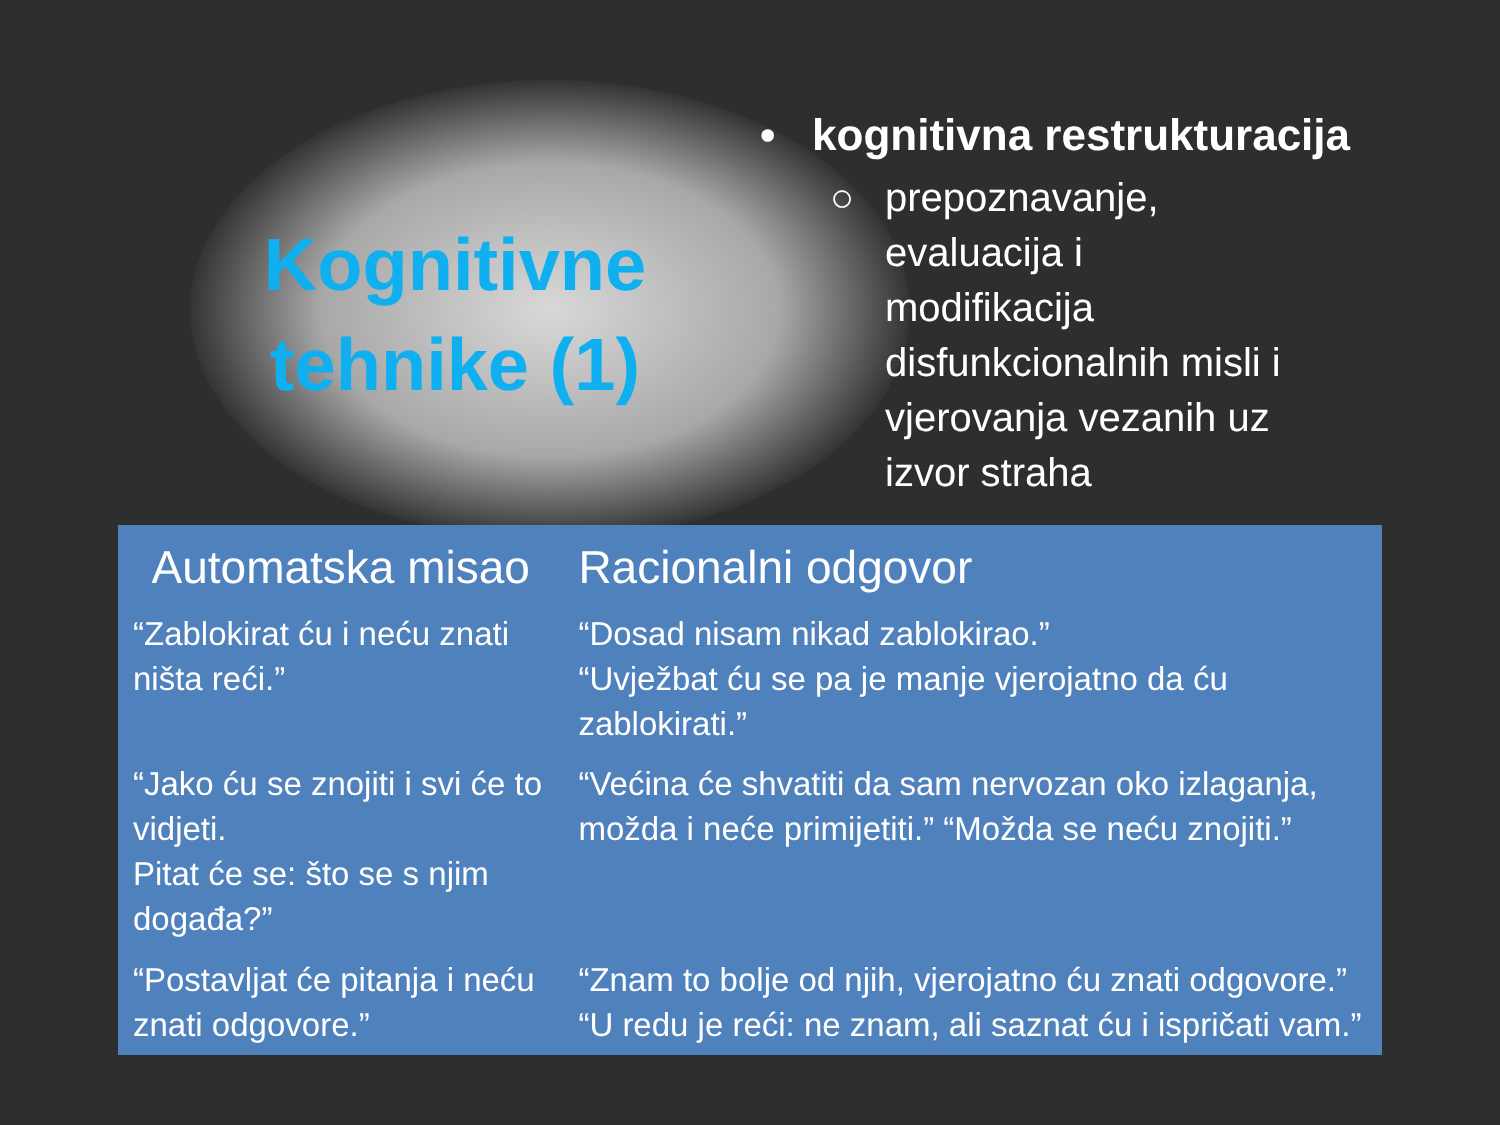Kognitivne tehnike (1)
• kognitivna restrukturacija
○ prepoznavanje, evaluacija i modifikacija disfunkcionalnih misli i vjerovanja vezanih uz izvor straha
| Automatska misao | Racionalni odgovor |
| --- | --- |
| “Zablokirat ću i neću znati ništa reći.” | “Dosad nisam nikad zablokirao.” “Uvježbat ću se pa je manje vjerojatno da ću zablokirati.” |
| “Jako ću se znojiti i svi će to vidjeti. Pitat će se: što se s njim događa?” | “Većina će shvatiti da sam nervozan oko izlaganja, možda i neće primijetiti.” “Možda se neću znojiti.” |
| “Postavljat će pitanja i neću znati odgovore.” | “Znam to bolje od njih, vjerojatno ću znati odgovore.” “U redu je reći: ne znam, ali saznat ću i ispričati vam.” |